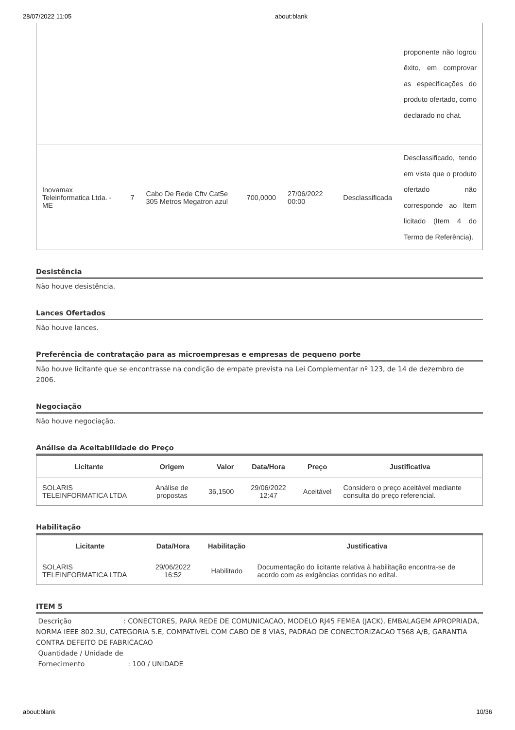28/07/2022 11:05 about:blank
| | | | | | | proponente não logrou êxito, em comprovar as especificações do produto ofertado, como declarado no chat. |
| Inovamax Teleinformatica Ltda. - ME | 7 | Cabo De Rede Cftv Cat5e 305 Metros Megatron azul | 700,0000 | 27/06/2022 00:00 | Desclassificada | Desclassificado, tendo em vista que o produto ofertado não corresponde ao Item licitado (Item 4 do Termo de Referência). |
Desistência
Não houve desistência.
Lances Ofertados
Não houve lances.
Preferência de contratação para as microempresas e empresas de pequeno porte
Não houve licitante que se encontrasse na condição de empate prevista na Lei Complementar nº 123, de 14 de dezembro de 2006.
Negociação
Não houve negociação.
Análise da Aceitabilidade do Preço
| Licitante | Origem | Valor | Data/Hora | Preço | Justificativa |
| --- | --- | --- | --- | --- | --- |
| SOLARIS TELEINFORMATICA LTDA | Análise de propostas | 36,1500 | 29/06/2022 12:47 | Aceitável | Considero o preço aceitável mediante consulta do preço referencial. |
Habilitação
| Licitante | Data/Hora | Habilitação | Justificativa |
| --- | --- | --- | --- |
| SOLARIS TELEINFORMATICA LTDA | 29/06/2022 16:52 | Habilitado | Documentação do licitante relativa à habilitação encontra-se de acordo com as exigências contidas no edital. |
ITEM 5
Descrição : CONECTORES, PARA REDE DE COMUNICACAO, MODELO RJ45 FEMEA (JACK), EMBALAGEM APROPRIADA, NORMA IEEE 802.3U, CATEGORIA 5.E, COMPATIVEL COM CABO DE 8 VIAS, PADRAO DE CONECTORIZACAO T568 A/B, GARANTIA CONTRA DEFEITO DE FABRICACAO
Quantidade / Unidade de
Fornecimento : 100 / UNIDADE
about:blank 10/36